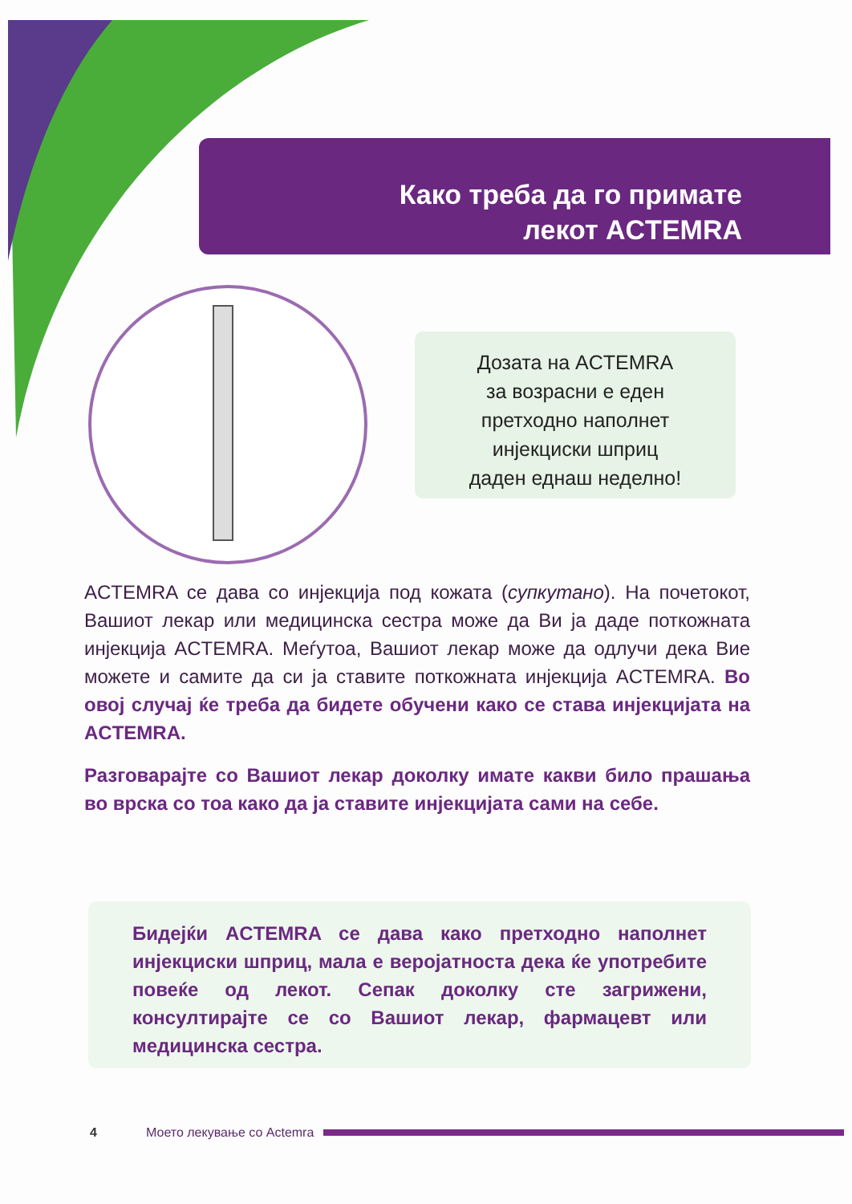Како треба да го примате
лекот ACTEMRA
Дозата на ACTEMRA
за возрасни е еден
претходно наполнет
инјекциски шприц
даден еднаш неделно!
ACTEMRA се дава со инјекција под кожата (супкутано). На почетокот, Вашиот лекар или медицинска сестра може да Ви ја даде поткожната инјекција ACTEMRA. Меѓутоа, Вашиот лекар може да одлучи дека Вие можете и самите да си ја ставите поткожната инјекција ACTEMRA. Во овој случај ќе треба да бидете обучени како се става инјекцијата на ACTEMRA.
Разговарајте со Вашиот лекар доколку имате какви било прашања во врска со тоа како да ја ставите инјекцијата сами на себе.
Бидејќи ACTEMRA се дава како претходно наполнет инјекциски шприц, мала е веројатноста дека ќе употребите повеќе од лекот. Сепак доколку сте загрижени, консултирајте се со Вашиот лекар, фармацевт или медицинска сестра.
4 Моето лекување со Actemra